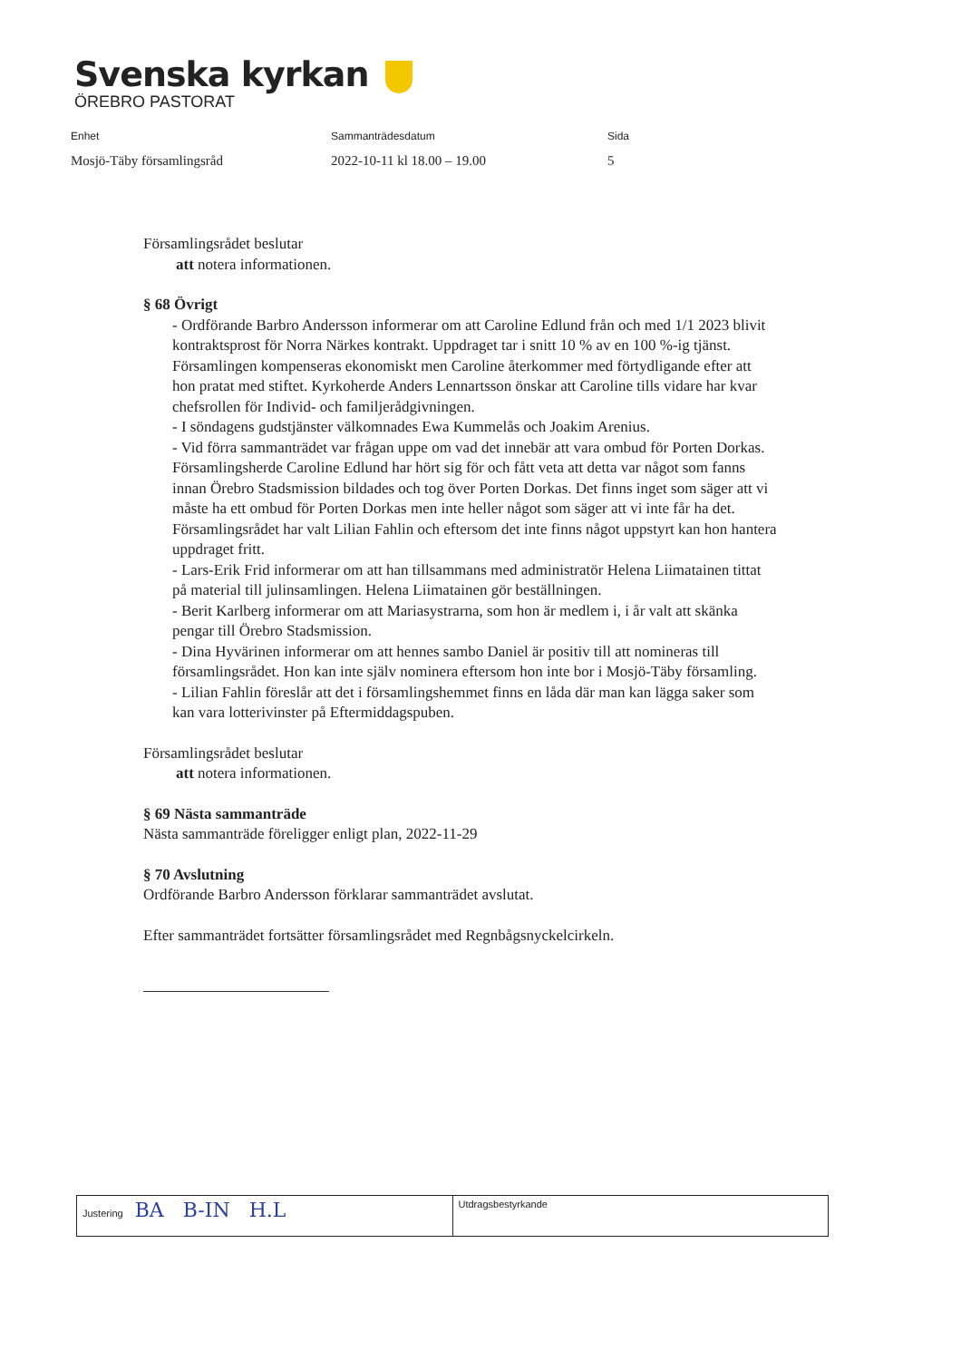Svenska kyrkan
ÖREBRO PASTORAT
Enhet
Mosjö-Täby församlingsråd
Sammanträdesdatum
2022-10-11 kl 18.00 – 19.00
Sida
5
Församlingsrådet beslutar
att notera informationen.
§ 68 Övrigt
- Ordförande Barbro Andersson informerar om att Caroline Edlund från och med 1/1 2023 blivit kontraktsprost för Norra Närkes kontrakt. Uppdraget tar i snitt 10 % av en 100 %-ig tjänst. Församlingen kompenseras ekonomiskt men Caroline återkommer med förtydligande efter att hon pratat med stiftet. Kyrkoherde Anders Lennartsson önskar att Caroline tills vidare har kvar chefsrollen för Individ- och familjerådgivningen.
- I söndagens gudstjänster välkomnades Ewa Kummelås och Joakim Arenius.
- Vid förra sammanträdet var frågan uppe om vad det innebär att vara ombud för Porten Dorkas. Församlingsherde Caroline Edlund har hört sig för och fått veta att detta var något som fanns innan Örebro Stadsmission bildades och tog över Porten Dorkas. Det finns inget som säger att vi måste ha ett ombud för Porten Dorkas men inte heller något som säger att vi inte får ha det. Församlingsrådet har valt Lilian Fahlin och eftersom det inte finns något uppstyrt kan hon hantera uppdraget fritt.
- Lars-Erik Frid informerar om att han tillsammans med administratör Helena Liimatainen tittat på material till julinsamlingen. Helena Liimatainen gör beställningen.
- Berit Karlberg informerar om att Mariasystrarna, som hon är medlem i, i år valt att skänka pengar till Örebro Stadsmission.
- Dina Hyvärinen informerar om att hennes sambo Daniel är positiv till att nomineras till församlingsrådet. Hon kan inte själv nominera eftersom hon inte bor i Mosjö-Täby församling.
- Lilian Fahlin föreslår att det i församlingshemmet finns en låda där man kan lägga saker som kan vara lotterivinster på Eftermiddagspuben.
Församlingsrådet beslutar
att notera informationen.
§ 69 Nästa sammanträde
Nästa sammanträde föreligger enligt plan, 2022-11-29
§ 70 Avslutning
Ordförande Barbro Andersson förklarar sammanträdet avslutat.
Efter sammanträdet fortsätter församlingsrådet med Regnbågsnyckelcirkeln.
| Justering BA B-IN H.L | Utdragsbestyrkande |